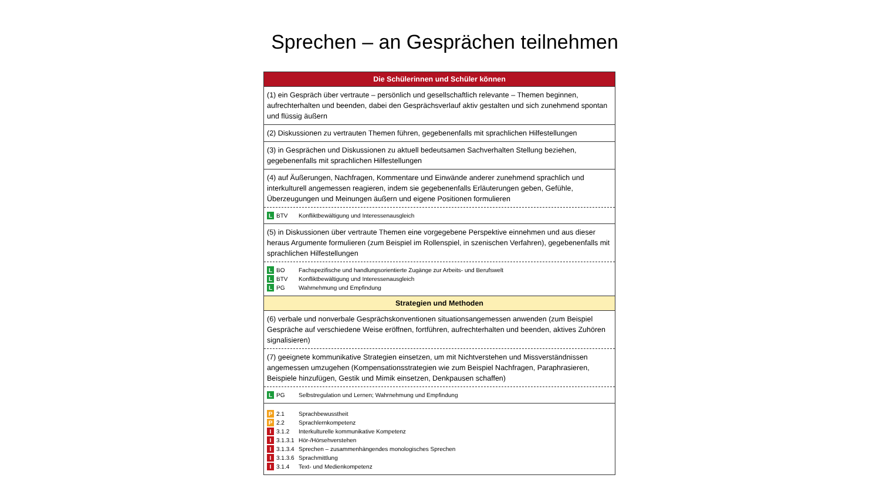Sprechen – an Gesprächen teilnehmen
Die Schülerinnen und Schüler können
(1) ein Gespräch über vertraute – persönlich und gesellschaftlich relevante – Themen beginnen, aufrechterhalten und beenden, dabei den Gesprächsverlauf aktiv gestalten und sich zunehmend spontan und flüssig äußern
(2) Diskussionen zu vertrauten Themen führen, gegebenenfalls mit sprachlichen Hilfestellungen
(3) in Gesprächen und Diskussionen zu aktuell bedeutsamen Sachverhalten Stellung beziehen, gegebenenfalls mit sprachlichen Hilfestellungen
(4) auf Äußerungen, Nachfragen, Kommentare und Einwände anderer zunehmend sprachlich und interkulturell angemessen reagieren, indem sie gegebenenfalls Erläuterungen geben, Gefühle, Überzeugungen und Meinungen äußern und eigene Positionen formulieren
L BTV Konfliktbewältigung und Interessenausgleich
(5) in Diskussionen über vertraute Themen eine vorgegebene Perspektive einnehmen und aus dieser heraus Argumente formulieren (zum Beispiel im Rollenspiel, in szenischen Verfahren), gegebenenfalls mit sprachlichen Hilfestellungen
L BO Fachspezifische und handlungsorientierte Zugänge zur Arbeits- und Berufswelt
L BTV Konfliktbewältigung und Interessenausgleich
L PG Wahrnehmung und Empfindung
Strategien und Methoden
(6) verbale und nonverbale Gesprächskonventionen situationsangemessen anwenden (zum Beispiel Gespräche auf verschiedene Weise eröffnen, fortführen, aufrechterhalten und beenden, aktives Zuhören signalisieren)
(7) geeignete kommunikative Strategien einsetzen, um mit Nichtverstehen und Missverständnissen angemessen umzugehen (Kompensationsstrategien wie zum Beispiel Nachfragen, Paraphrasieren, Beispiele hinzufügen, Gestik und Mimik einsetzen, Denkpausen schaffen)
L PG Selbstregulation und Lernen; Wahrnehmung und Empfindung
P 2.1 Sprachbewusstheit
P 2.2 Sprachlernkompetenz
I 3.1.2 Interkulturelle kommunikative Kompetenz
I 3.1.3.1 Hör-/Hörsehverstehen
I 3.1.3.4 Sprechen – zusammenhängendes monologisches Sprechen
I 3.1.3.6 Sprachmittlung
I 3.1.4 Text- und Medienkompetenz